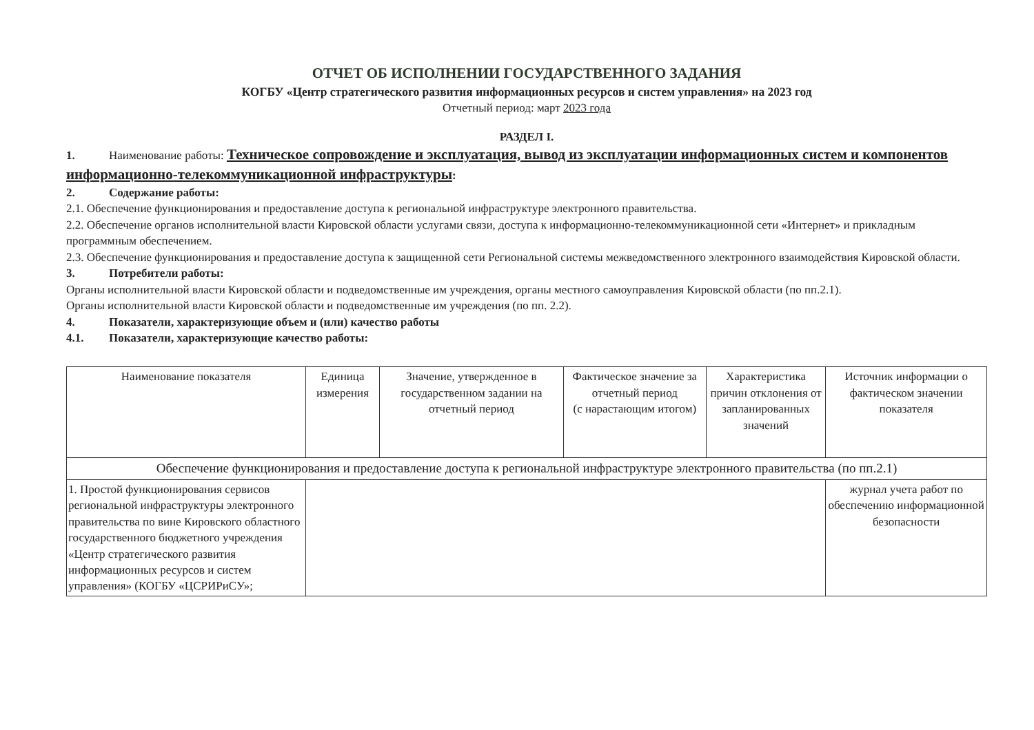ОТЧЕТ ОБ ИСПОЛНЕНИИ ГОСУДАРСТВЕННОГО ЗАДАНИЯ
КОГБУ «Центр стратегического развития информационных ресурсов и систем управления» на 2023 год
Отчетный период: март 2023 года
РАЗДЕЛ I.
1. Наименование работы: Техническое сопровождение и эксплуатация, вывод из эксплуатации информационных систем и компонентов информационно-телекоммуникационной инфраструктуры:
2. Содержание работы:
2.1. Обеспечение функционирования и предоставление доступа к региональной инфраструктуре электронного правительства.
2.2. Обеспечение органов исполнительной власти Кировской области услугами связи, доступа к информационно-телекоммуникационной сети «Интернет» и прикладным программным обеспечением.
2.3. Обеспечение функционирования и предоставление доступа к защищенной сети Региональной системы межведомственного электронного взаимодействия Кировской области.
3. Потребители работы:
Органы исполнительной власти Кировской области и подведомственные им учреждения, органы местного самоуправления Кировской области (по пп.2.1).
Органы исполнительной власти Кировской области и подведомственные им учреждения (по пп. 2.2).
4. Показатели, характеризующие объем и (или) качество работы
4.1. Показатели, характеризующие качество работы:
| Наименование показателя | Единица измерения | Значение, утвержденное в государственном задании на отчетный период | Фактическое значение за отчетный период (с нарастающим итогом) | Характеристика причин отклонения от запланированных значений | Источник информации о фактическом значении показателя |
| --- | --- | --- | --- | --- | --- |
| Обеспечение функционирования и предоставление доступа к региональной инфраструктуре электронного правительства (по пп.2.1) | | | | | |
| 1. Простой функционирования сервисов региональной инфраструктуры электронного правительства по вине Кировского областного государственного бюджетного учреждения «Центр стратегического развития информационных ресурсов и систем управления» (КОГБУ «ЦСРИРиСУ»; | | | | | журнал учета работ по обеспечению информационной безопасности |